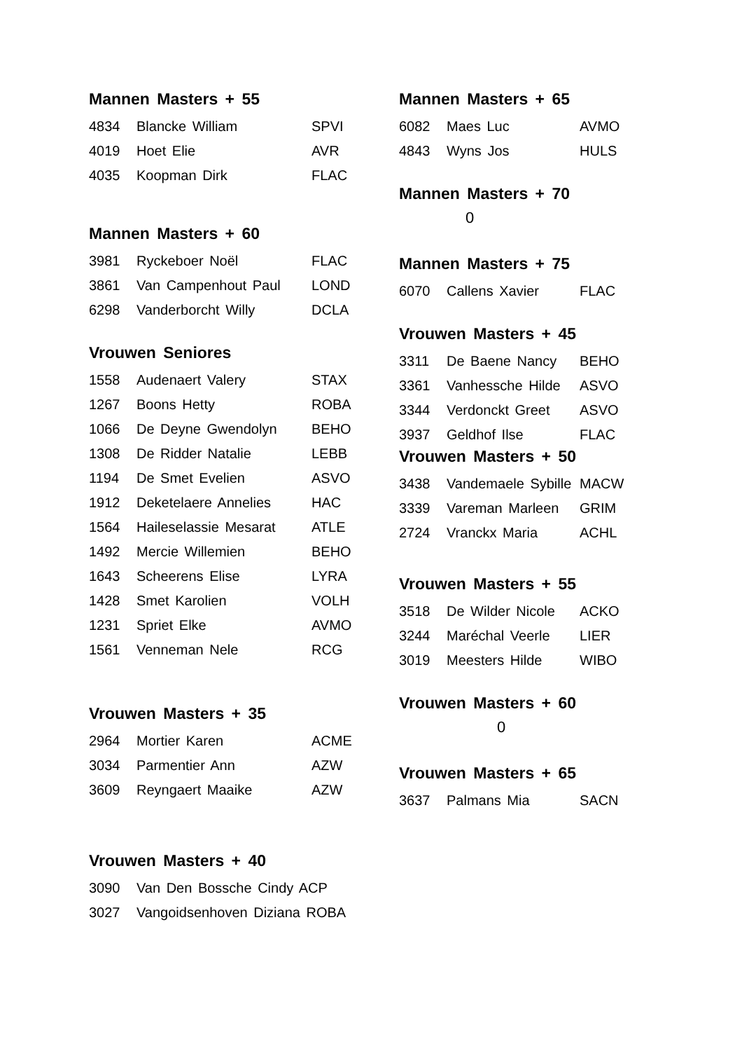Mannen Masters + 55
| 4834 | Blancke William | SPVI |
| 4019 | Hoet Elie | AVR |
| 4035 | Koopman Dirk | FLAC |
Mannen Masters + 60
| 3981 | Ryckeboer Noël | FLAC |
| 3861 | Van Campenhout Paul | LOND |
| 6298 | Vanderborcht Willy | DCLA |
Vrouwen Seniores
| 1558 | Audenaert Valery | STAX |
| 1267 | Boons Hetty | ROBA |
| 1066 | De Deyne Gwendolyn | BEHO |
| 1308 | De Ridder Natalie | LEBB |
| 1194 | De Smet Evelien | ASVO |
| 1912 | Deketelaere Annelies | HAC |
| 1564 | Haileselassie Mesarat | ATLE |
| 1492 | Mercie Willemien | BEHO |
| 1643 | Scheerens Elise | LYRA |
| 1428 | Smet Karolien | VOLH |
| 1231 | Spriet Elke | AVMO |
| 1561 | Venneman Nele | RCG |
Vrouwen Masters + 35
| 2964 | Mortier Karen | ACME |
| 3034 | Parmentier Ann | AZW |
| 3609 | Reyngaert Maaike | AZW |
Vrouwen Masters + 40
| 3090 | Van Den Bossche Cindy ACP |
| 3027 | Vangoidsenhoven Diziana ROBA |
Mannen Masters + 65
| 6082 | Maes Luc | AVMO |
| 4843 | Wyns Jos | HULS |
Mannen Masters + 70
0
Mannen Masters + 75
| 6070 | Callens Xavier | FLAC |
Vrouwen Masters + 45
| 3311 | De Baene Nancy | BEHO |
| 3361 | Vanhessche Hilde | ASVO |
| 3344 | Verdonckt Greet | ASVO |
| 3937 | Geldhof Ilse | FLAC |
Vrouwen Masters + 50
| 3438 | Vandemaele Sybille | MACW |
| 3339 | Vareman Marleen | GRIM |
| 2724 | Vranckx Maria | ACHL |
Vrouwen Masters + 55
| 3518 | De Wilder Nicole | ACKO |
| 3244 | Maréchal Veerle | LIER |
| 3019 | Meesters Hilde | WIBO |
Vrouwen Masters + 60
0
Vrouwen Masters + 65
| 3637 | Palmans Mia | SACN |